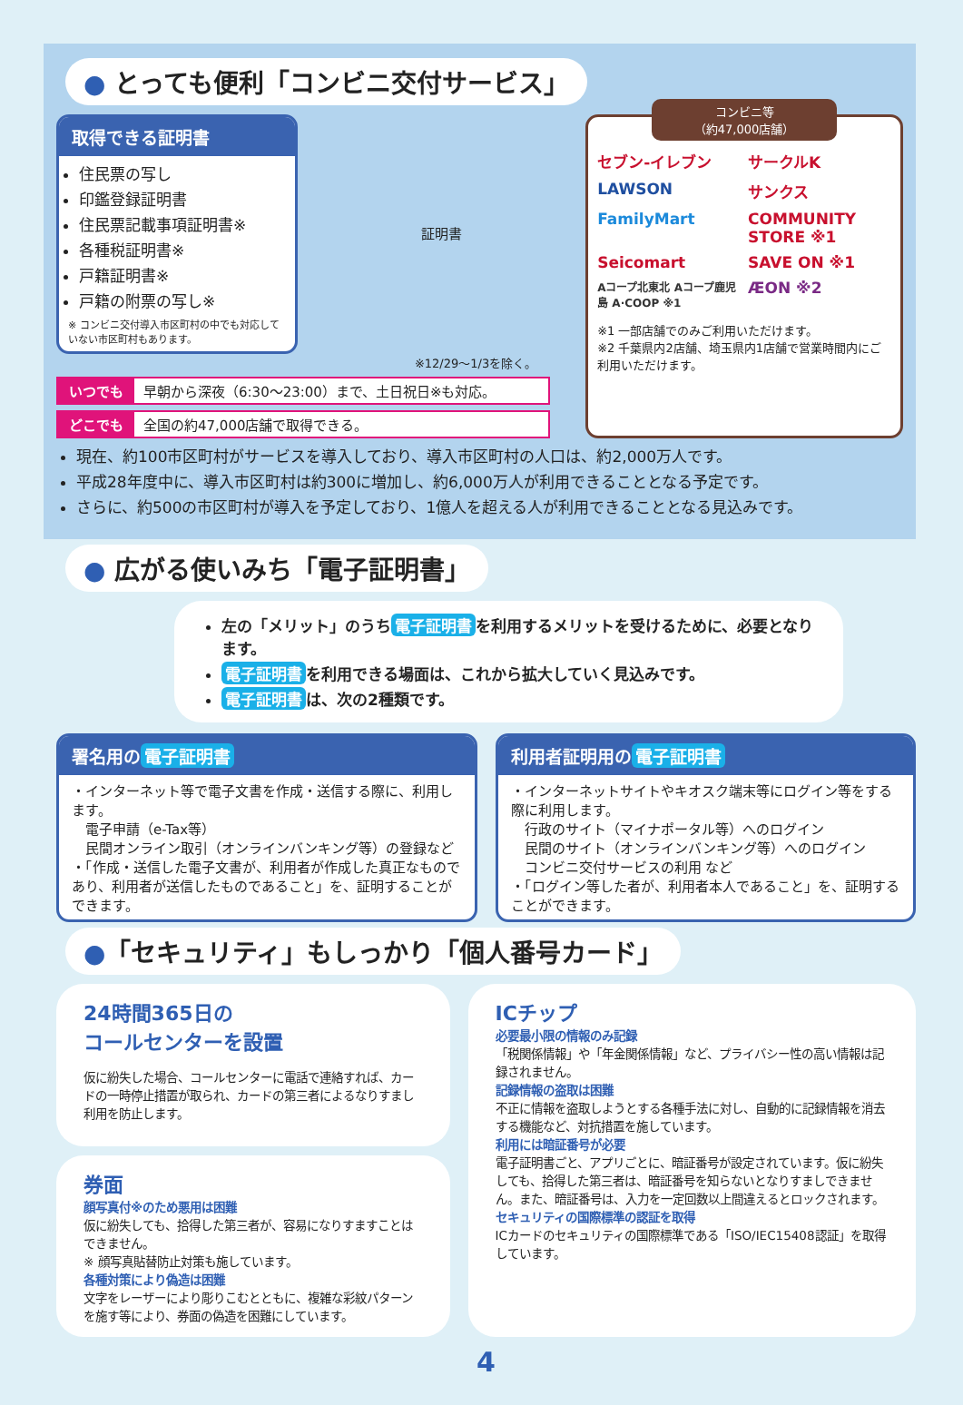● とっても便利「コンビニ交付サービス」
取得できる証明書
住民票の写し
印鑑登録証明書
住民票記載事項証明書※
各種税証明書※
戸籍証明書※
戸籍の附票の写し※
※ コンビニ交付導入市区町村の中でも対応していない市区町村もあります。
証明書
※12/29～1/3を除く。
いつでも 早朝から深夜（6:30～23:00）まで、土日祝日※も対応。
どこでも 全国の約47,000店舗で取得できる。
コンビニ等
（約47,000店舗）
セブン-イレブン サークルK LAWSON サンクス FamilyMart COMMUNITY STORE ※1 Seicomart SAVE ON ※1 Aコープ北東北 Aコープ鹿児島 A·COOP ※1 ÆON ※2
※1 一部店舗でのみご利用いただけます。
※2 千葉県内2店舗、埼玉県内1店舗で営業時間内にご利用いただけます。
現在、約100市区町村がサービスを導入しており、導入市区町村の人口は、約2,000万人です。
平成28年度中に、導入市区町村は約300に増加し、約6,000万人が利用できることとなる予定です。
さらに、約500の市区町村が導入を予定しており、1億人を超える人が利用できることとなる見込みです。
● 広がる使いみち「電子証明書」
左の「メリット」のうち 電子証明書 を利用するメリットを受けるために、必要となります。
電子証明書 を利用できる場面は、これから拡大していく見込みです。
電子証明書 は、次の2種類です。
署名用の 電子証明書
・インターネット等で電子文書を作成・送信する際に、利用します。
　電子申請（e-Tax等）
　民間オンライン取引（オンラインバンキング等）の登録など
・「作成・送信した電子文書が、利用者が作成した真正なものであり、利用者が送信したものであること」を、証明することができます。
利用者証明用の 電子証明書
・インターネットサイトやキオスク端末等にログイン等をする際に利用します。
　行政のサイト（マイナポータル等）へのログイン
　民間のサイト（オンラインバンキング等）へのログイン
　コンビニ交付サービスの利用 など
・「ログイン等した者が、利用者本人であること」を、証明することができます。
●「セキュリティ」もしっかり「個人番号カード」
24時間365日の
コールセンターを設置
仮に紛失した場合、コールセンターに電話で連絡すれば、カードの一時停止措置が取られ、カードの第三者によるなりすまし利用を防止します。
券面
顔写真付※のため悪用は困難
仮に紛失しても、拾得した第三者が、容易になりすますことはできません。
※ 顔写真貼替防止対策も施しています。
各種対策により偽造は困難
文字をレーザーにより彫りこむとともに、複雑な彩紋パターンを施す等により、券面の偽造を困難にしています。
ICチップ
必要最小限の情報のみ記録
「税関係情報」や「年金関係情報」など、プライバシー性の高い情報は記録されません。
記録情報の盗取は困難
不正に情報を盗取しようとする各種手法に対し、自動的に記録情報を消去する機能など、対抗措置を施しています。
利用には暗証番号が必要
電子証明書ごと、アプリごとに、暗証番号が設定されています。仮に紛失しても、拾得した第三者は、暗証番号を知らないとなりすましできません。また、暗証番号は、入力を一定回数以上間違えるとロックされます。
セキュリティの国際標準の認証を取得
ICカードのセキュリティの国際標準である「ISO/IEC15408認証」を取得しています。
4